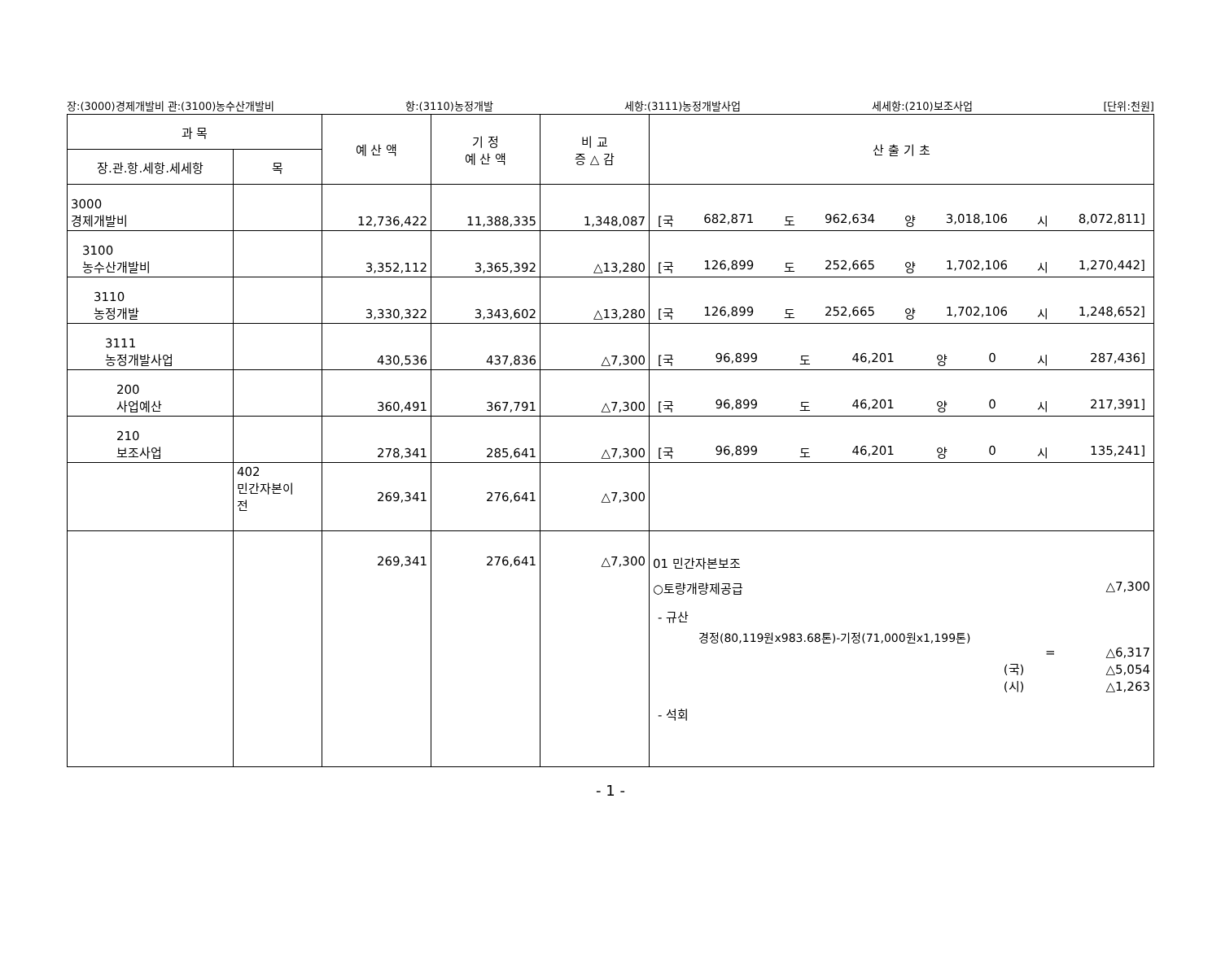장:(3000)경제개발비 관:(3100)농수산개발비 항:(3110)농정개발 세항:(3111)농정개발사업 세세항:(210)보조사업 [단위:천원]
| 과 목 | | 예 산 액 | 기 정 예 산 액 | 비 교 증 △ 감 | 산 출 기 초 |
| --- | --- | --- | --- | --- | --- |
| 장.관.항.세항.세세항 | 목 | | | | |
| 3000 경제개발비 | | 12,736,422 | 11,388,335 | 1,348,087 | [국 682,871 도 962,634 양 3,018,106 시 8,072,811] |
| 3100 농수산개발비 | | 3,352,112 | 3,365,392 | △13,280 | [국 126,899 도 252,665 양 1,702,106 시 1,270,442] |
| 3110 농정개발 | | 3,330,322 | 3,343,602 | △13,280 | [국 126,899 도 252,665 양 1,702,106 시 1,248,652] |
| 3111 농정개발사업 | | 430,536 | 437,836 | △7,300 | [국 96,899 도 46,201 양 0 시 287,436] |
| 200 사업예산 | | 360,491 | 367,791 | △7,300 | [국 96,899 도 46,201 양 0 시 217,391] |
| 210 보조사업 | | 278,341 | 285,641 | △7,300 | [국 96,899 도 46,201 양 0 시 135,241] |
| | 402 민간자본이 전 | 269,341 | 276,641 | △7,300 | |
| | | 269,341 | 276,641 | △7,300 | 01 민간자본보조 ○토량개량제공급 △7,300 - 규산 경정(80,119원x983.68톤)-기정(71,000원x1,199톤) = △6,317 (국) △5,054 (시) △1,263 - 석회 |
- 1 -